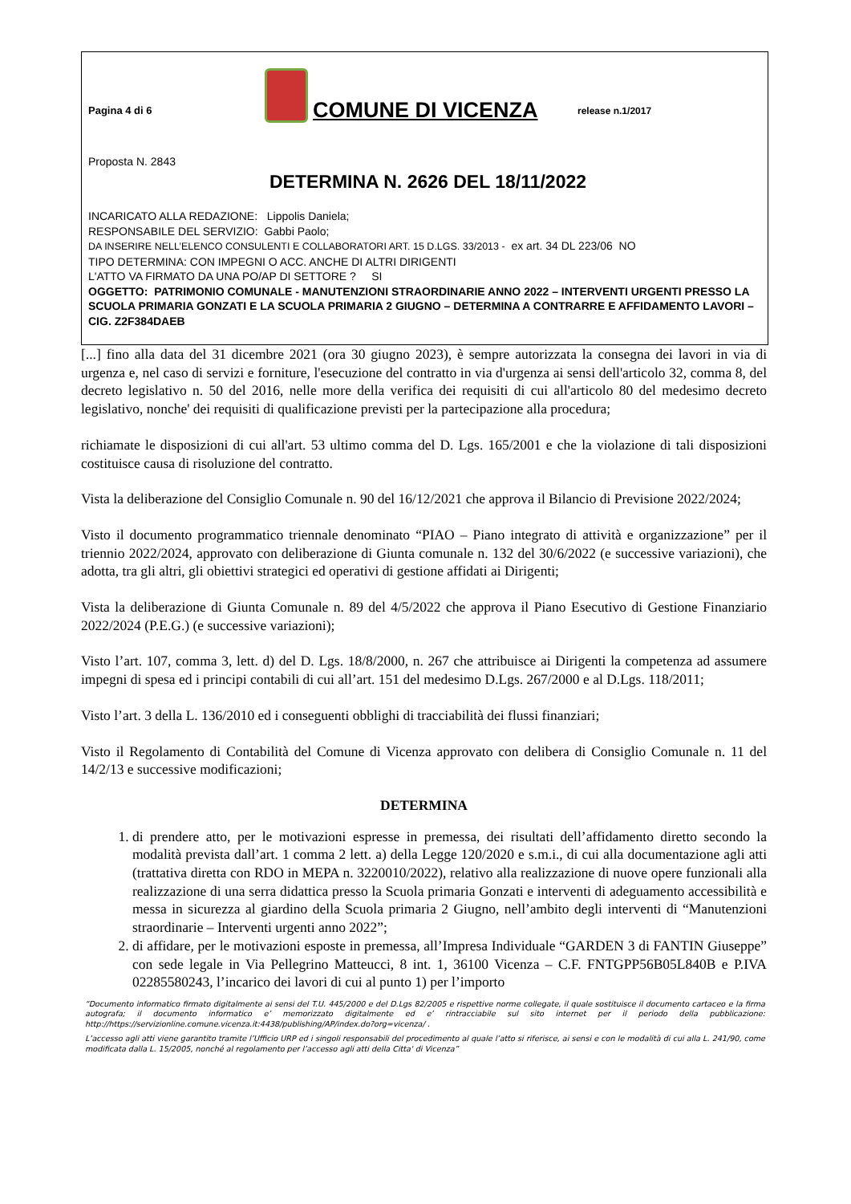Pagina 4 di 6
COMUNE DI VICENZA
release n.1/2017
Proposta N. 2843
DETERMINA N. 2626 DEL 18/11/2022
INCARICATO ALLA REDAZIONE: Lippolis Daniela;
RESPONSABILE DEL SERVIZIO: Gabbi Paolo;
DA INSERIRE NELL’ELENCO CONSULENTI E COLLABORATORI ART. 15 D.LGS. 33/2013 - ex art. 34 DL 223/06 NO
TIPO DETERMINA: CON IMPEGNI O ACC. ANCHE DI ALTRI DIRIGENTI
L'ATTO VA FIRMATO DA UNA PO/AP DI SETTORE ? SI
OGGETTO: PATRIMONIO COMUNALE - MANUTENZIONI STRAORDINARIE ANNO 2022 – INTERVENTI URGENTI PRESSO LA SCUOLA PRIMARIA GONZATI E LA SCUOLA PRIMARIA 2 GIUGNO – DETERMINA A CONTRARRE E AFFIDAMENTO LAVORI – CIG. Z2F384DAEB
[...] fino alla data del 31 dicembre 2021 (ora 30 giugno 2023), è sempre autorizzata la consegna dei lavori in via di urgenza e, nel caso di servizi e forniture, l'esecuzione del contratto in via d'urgenza ai sensi dell'articolo 32, comma 8, del decreto legislativo n. 50 del 2016, nelle more della verifica dei requisiti di cui all'articolo 80 del medesimo decreto legislativo, nonche' dei requisiti di qualificazione previsti per la partecipazione alla procedura;
richiamate le disposizioni di cui all'art. 53 ultimo comma del D. Lgs. 165/2001 e che la violazione di tali disposizioni costituisce causa di risoluzione del contratto.
Vista la deliberazione del Consiglio Comunale n. 90 del 16/12/2021 che approva il Bilancio di Previsione 2022/2024;
Visto il documento programmatico triennale denominato “PIAO – Piano integrato di attività e organizzazione” per il triennio 2022/2024, approvato con deliberazione di Giunta comunale n. 132 del 30/6/2022 (e successive variazioni), che adotta, tra gli altri, gli obiettivi strategici ed operativi di gestione affidati ai Dirigenti;
Vista la deliberazione di Giunta Comunale n. 89 del 4/5/2022 che approva il Piano Esecutivo di Gestione Finanziario 2022/2024 (P.E.G.) (e successive variazioni);
Visto l’art. 107, comma 3, lett. d) del D. Lgs. 18/8/2000, n. 267 che attribuisce ai Dirigenti la competenza ad assumere impegni di spesa ed i principi contabili di cui all’art. 151 del medesimo D.Lgs. 267/2000 e al D.Lgs. 118/2011;
Visto l’art. 3 della L. 136/2010 ed i conseguenti obblighi di tracciabilità dei flussi finanziari;
Visto il Regolamento di Contabilità del Comune di Vicenza approvato con delibera di Consiglio Comunale n. 11 del 14/2/13 e successive modificazioni;
DETERMINA
1. di prendere atto, per le motivazioni espresse in premessa, dei risultati dell’affidamento diretto secondo la modalità prevista dall’art. 1 comma 2 lett. a) della Legge 120/2020 e s.m.i., di cui alla documentazione agli atti (trattativa diretta con RDO in MEPA n. 3220010/2022), relativo alla realizzazione di nuove opere funzionali alla realizzazione di una serra didattica presso la Scuola primaria Gonzati e interventi di adeguamento accessibilità e messa in sicurezza al giardino della Scuola primaria 2 Giugno, nell’ambito degli interventi di “Manutenzioni straordinarie – Interventi urgenti anno 2022”;
2. di affidare, per le motivazioni esposte in premessa, all’Impresa Individuale “GARDEN 3 di FANTIN Giuseppe” con sede legale in Via Pellegrino Matteucci, 8 int. 1, 36100 Vicenza – C.F. FNTGPP56B05L840B e P.IVA 02285580243, l’incarico dei lavori di cui al punto 1) per l’importo
“Documento informatico firmato digitalmente ai sensi del T.U. 445/2000 e del D.Lgs 82/2005 e rispettive norme collegate, il quale sostituisce il documento cartaceo e la firma autografa; il documento informatico e’ memorizzato digitalmente ed e’ rintracciabile sul sito internet per il periodo della pubblicazione: http://https://servizionline.comune.vicenza.it:4438/publishing/AP/index.do?org=vicenza/ .
L’accesso agli atti viene garantito tramite l’Ufficio URP ed i singoli responsabili del procedimento al quale l’atto si riferisce, ai sensi e con le modalità di cui alla L. 241/90, come modificata dalla L. 15/2005, nonché al regolamento per l’accesso agli atti della Citta' di Vicenza”